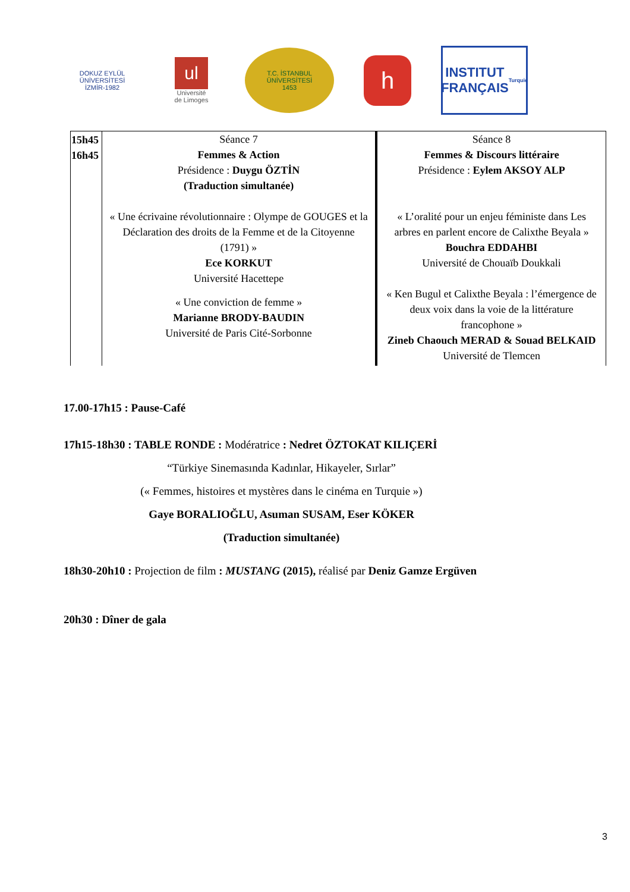DOKUZ EYLÜL ÜNİVERSİTESİ
İZMİR-1982
ul
Université
de Limoges
T.C. İSTANBUL ÜNİVERSİTESİ
1453
h
INSTITUT
FRANÇAIS
Turquie
| 15h45 16h45 | Séance 7 Femmes & Action Présidence : Duygu ÖZTİN (Traduction simultanée) « Une écrivaine révolutionnaire : Olympe de GOUGES et la Déclaration des droits de la Femme et de la Citoyenne (1791) » Ece KORKUT Université Hacettepe « Une conviction de femme » Marianne BRODY-BAUDIN Université de Paris Cité-Sorbonne | Séance 8 Femmes & Discours littéraire Présidence : Eylem AKSOY ALP « L’oralité pour un enjeu féministe dans Les arbres en parlent encore de Calixthe Beyala » Bouchra EDDAHBI Université de Chouaïb Doukkali « Ken Bugul et Calixthe Beyala : l’émergence de deux voix dans la voie de la littérature francophone » Zineb Chaouch MERAD & Souad BELKAID Université de Tlemcen |
17.00-17h15 : Pause-Café
17h15-18h30 : TABLE RONDE : Modératrice : Nedret ÖZTOKAT KILIÇERİ
“Türkiye Sinemasında Kadınlar, Hikayeler, Sırlar”
(« Femmes, histoires et mystères dans le cinéma en Turquie »)
Gaye BORALIOĞLU, Asuman SUSAM, Eser KÖKER
(Traduction simultanée)
18h30-20h10 : Projection de film : MUSTANG (2015), réalisé par Deniz Gamze Ergüven
20h30 : Dîner de gala
3